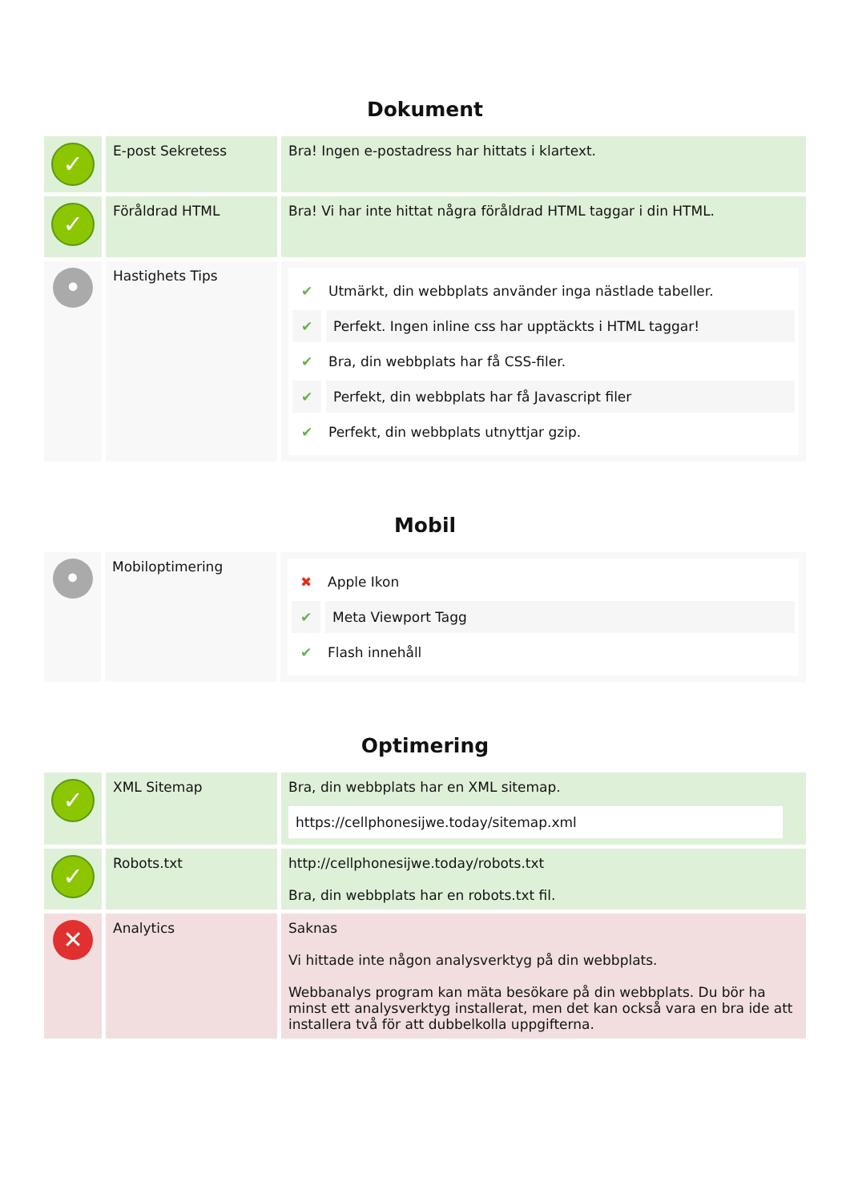Dokument
| ✓ | E-post Sekretess | Bra! Ingen e-postadress har hittats i klartext. |
| ✓ | Föråldrad HTML | Bra! Vi har inte hittat några föråldrad HTML taggar i din HTML. |
| • | Hastighets Tips | ✔ Utmärkt, din webbplats använder inga nästlade tabeller. ✔ Perfekt. Ingen inline css har upptäckts i HTML taggar! ✔ Bra, din webbplats har få CSS-filer. ✔ Perfekt, din webbplats har få Javascript filer ✔ Perfekt, din webbplats utnyttjar gzip. |
Mobil
| • | Mobiloptimering | ✖ Apple Ikon ✔ Meta Viewport Tagg ✔ Flash innehåll |
Optimering
| ✓ | XML Sitemap | Bra, din webbplats har en XML sitemap. https://cellphonesijwe.today/sitemap.xml |
| ✓ | Robots.txt | http://cellphonesijwe.today/robots.txt Bra, din webbplats har en robots.txt fil. |
| ✕ | Analytics | Saknas Vi hittade inte någon analysverktyg på din webbplats. Webbanalys program kan mäta besökare på din webbplats. Du bör ha minst ett analysverktyg installerat, men det kan också vara en bra ide att installera två för att dubbelkolla uppgifterna. |